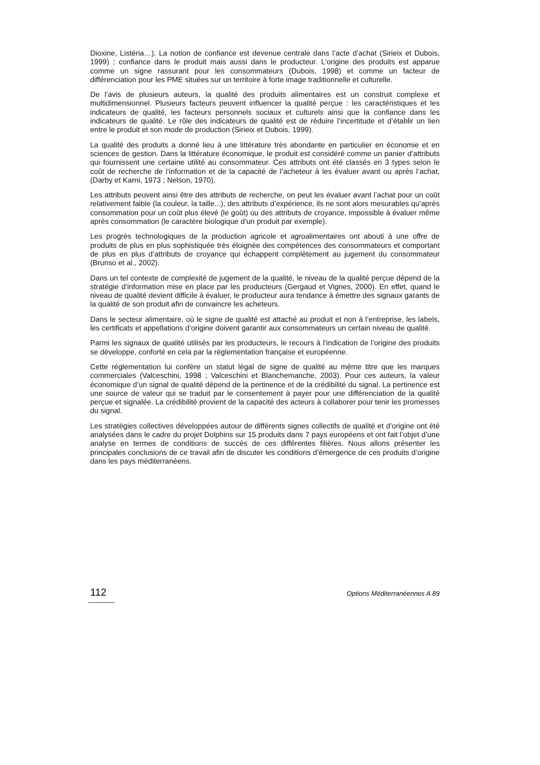Dioxine, Listéria…). La notion de confiance est devenue centrale dans l’acte d’achat (Sirieix et Dubois, 1999) ; confiance dans le produit mais aussi dans le producteur. L’origine des produits est apparue comme un signe rassurant pour les consommateurs (Dubois, 1998) et comme un facteur de différenciation pour les PME situées sur un territoire à forte image traditionnelle et culturelle.
De l’avis de plusieurs auteurs, la qualité des produits alimentaires est un construit complexe et multidimensionnel. Plusieurs facteurs peuvent influencer la qualité perçue : les caractéristiques et les indicateurs de qualité, les facteurs personnels sociaux et culturels ainsi que la confiance dans les indicateurs de qualité. Le rôle des indicateurs de qualité est de réduire l’incertitude et d’établir un lien entre le produit et son mode de production (Sirieix et Dubois, 1999).
La qualité des produits a donné lieu à une littérature très abondante en particulier en économie et en sciences de gestion. Dans la littérature économique, le produit est considéré comme un panier d’attributs qui fournissent une certaine utilité au consommateur. Ces attributs ont été classés en 3 types selon le coût de recherche de l’information et de la capacité de l’acheteur à les évaluer avant ou après l’achat, (Darby et Karni, 1973 ; Nelson, 1970).
Les attributs peuvent ainsi être des attributs de recherche, on peut les évaluer avant l’achat pour un coût relativement faible (la couleur, la taille...), des attributs d’expérience, ils ne sont alors mesurables qu’après consommation pour un coût plus élevé (le goût) ou des attributs de croyance, impossible à évaluer même après consommation (le caractère biologique d’un produit par exemple).
Les progrès technologiques de la production agricole et agroalimentaires ont abouti à une offre de produits de plus en plus sophistiquée très éloignée des compétences des consommateurs et comportant de plus en plus d’attributs de croyance qui échappent complètement au jugement du consommateur (Brunso et al., 2002).
Dans un tel contexte de complexité de jugement de la qualité, le niveau de la qualité perçue dépend de la stratégie d’information mise en place par les producteurs (Gergaud et Vignes, 2000). En effet, quand le niveau de qualité devient difficile à évaluer, le producteur aura tendance à émettre des signaux garants de la qualité de son produit afin de convaincre les acheteurs.
Dans le secteur alimentaire, où le signe de qualité est attaché au produit et non à l’entreprise, les labels, les certificats et appellations d’origine doivent garantir aux consommateurs un certain niveau de qualité.
Parmi les signaux de qualité utilisés par les producteurs, le recours à l’indication de l’origine des produits se développe, conforté en cela par la réglementation française et européenne.
Cette réglementation lui confère un statut légal de signe de qualité au même titre que les marques commerciales (Valceschini, 1998 ; Valceschini et Blanchemanche, 2003). Pour ces auteurs, la valeur économique d’un signal de qualité dépend de la pertinence et de la crédibilité du signal. La pertinence est une source de valeur qui se traduit par le consentement à payer pour une différenciation de la qualité perçue et signalée. La crédibilité provient de la capacité des acteurs à collaborer pour tenir les promesses du signal.
Les stratégies collectives développées autour de différents signes collectifs de qualité et d’origine ont été analysées dans le cadre du projet Dolphins sur 15 produits dans 7 pays européens et ont fait l’objet d’une analyse en termes de conditions de succès de ces différentes filières. Nous allons présenter les principales conclusions de ce travail afin de discuter les conditions d’émergence de ces produits d’origine dans les pays méditerranéens.
112 Options Méditerranéennes A 89